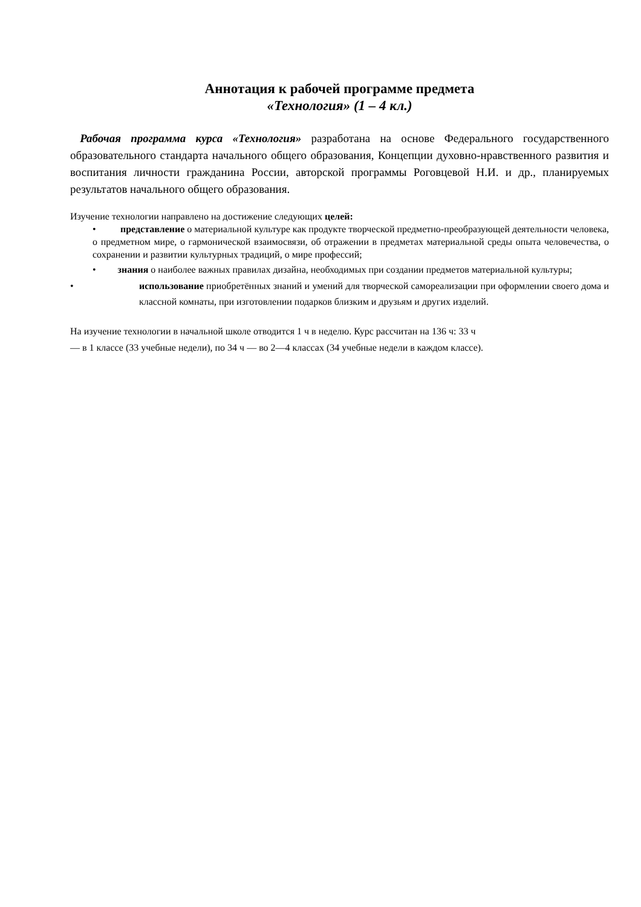Аннотация к рабочей программе предмета
«Технология» (1 – 4 кл.)
Рабочая программа курса «Технология» разработана на основе Федерального государственного образовательного стандарта начального общего образования, Концепции духовно-нравственного развития и воспитания личности гражданина России, авторской программы Роговцевой Н.И. и др., планируемых результатов начального общего образования.
Изучение технологии направлено на достижение следующих целей:
• представление о материальной культуре как продукте творческой предметно-преобразующей деятельности человека, о предметном мире, о гармонической взаимосвязи, об отражении в предметах материальной среды опыта человечества, о сохранении и развитии культурных традиций, о мире профессий;
• знания о наиболее важных правилах дизайна, необходимых при создании предметов материальной культуры;
• использование приобретённых знаний и умений для творческой самореализации при оформлении своего дома и классной комнаты, при изготовлении подарков близким и друзьям и других изделий.
На изучение технологии в начальной школе отводится 1 ч в неделю. Курс рассчитан на 136 ч: 33 ч
— в 1 классе (33 учебные недели), по 34 ч — во 2—4 классах (34 учебные недели в каждом классе).